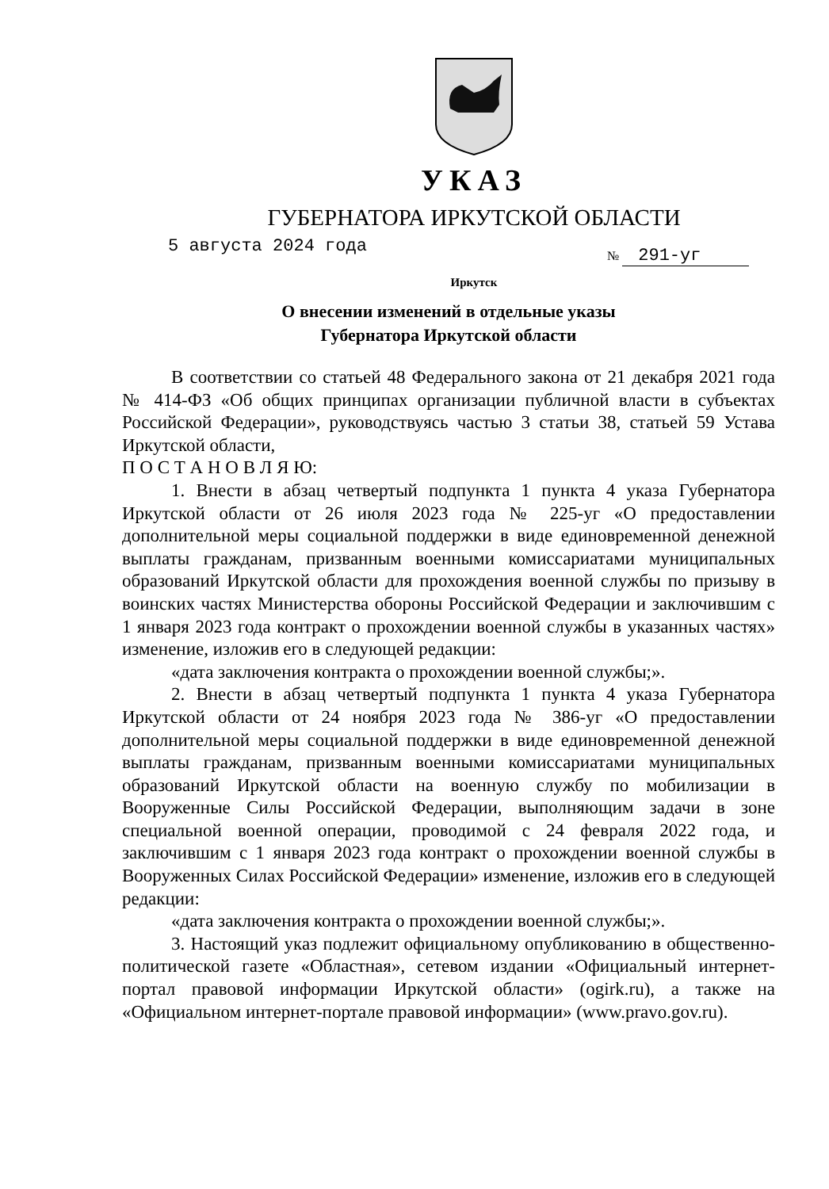УКАЗ
ГУБЕРНАТОРА ИРКУТСКОЙ ОБЛАСТИ
5 августа 2024 года № 291-уг
Иркутск
О внесении изменений в отдельные указы
Губернатора Иркутской области
В соответствии со статьей 48 Федерального закона от 21 декабря 2021 года № 414-ФЗ «Об общих принципах организации публичной власти в субъектах Российской Федерации», руководствуясь частью 3 статьи 38, статьей 59 Устава Иркутской области,
П О С Т А Н О В Л Я Ю:
1. Внести в абзац четвертый подпункта 1 пункта 4 указа Губернатора Иркутской области от 26 июля 2023 года № 225-уг «О предоставлении дополнительной меры социальной поддержки в виде единовременной денежной выплаты гражданам, призванным военными комиссариатами муниципальных образований Иркутской области для прохождения военной службы по призыву в воинских частях Министерства обороны Российской Федерации и заключившим с 1 января 2023 года контракт о прохождении военной службы в указанных частях» изменение, изложив его в следующей редакции:
«дата заключения контракта о прохождении военной службы;».
2. Внести в абзац четвертый подпункта 1 пункта 4 указа Губернатора Иркутской области от 24 ноября 2023 года № 386-уг «О предоставлении дополнительной меры социальной поддержки в виде единовременной денежной выплаты гражданам, призванным военными комиссариатами муниципальных образований Иркутской области на военную службу по мобилизации в Вооруженные Силы Российской Федерации, выполняющим задачи в зоне специальной военной операции, проводимой с 24 февраля 2022 года, и заключившим с 1 января 2023 года контракт о прохождении военной службы в Вооруженных Силах Российской Федерации» изменение, изложив его в следующей редакции:
«дата заключения контракта о прохождении военной службы;».
3. Настоящий указ подлежит официальному опубликованию в общественно-политической газете «Областная», сетевом издании «Официальный интернет-портал правовой информации Иркутской области» (ogirk.ru), а также на «Официальном интернет-портале правовой информации» (www.pravo.gov.ru).